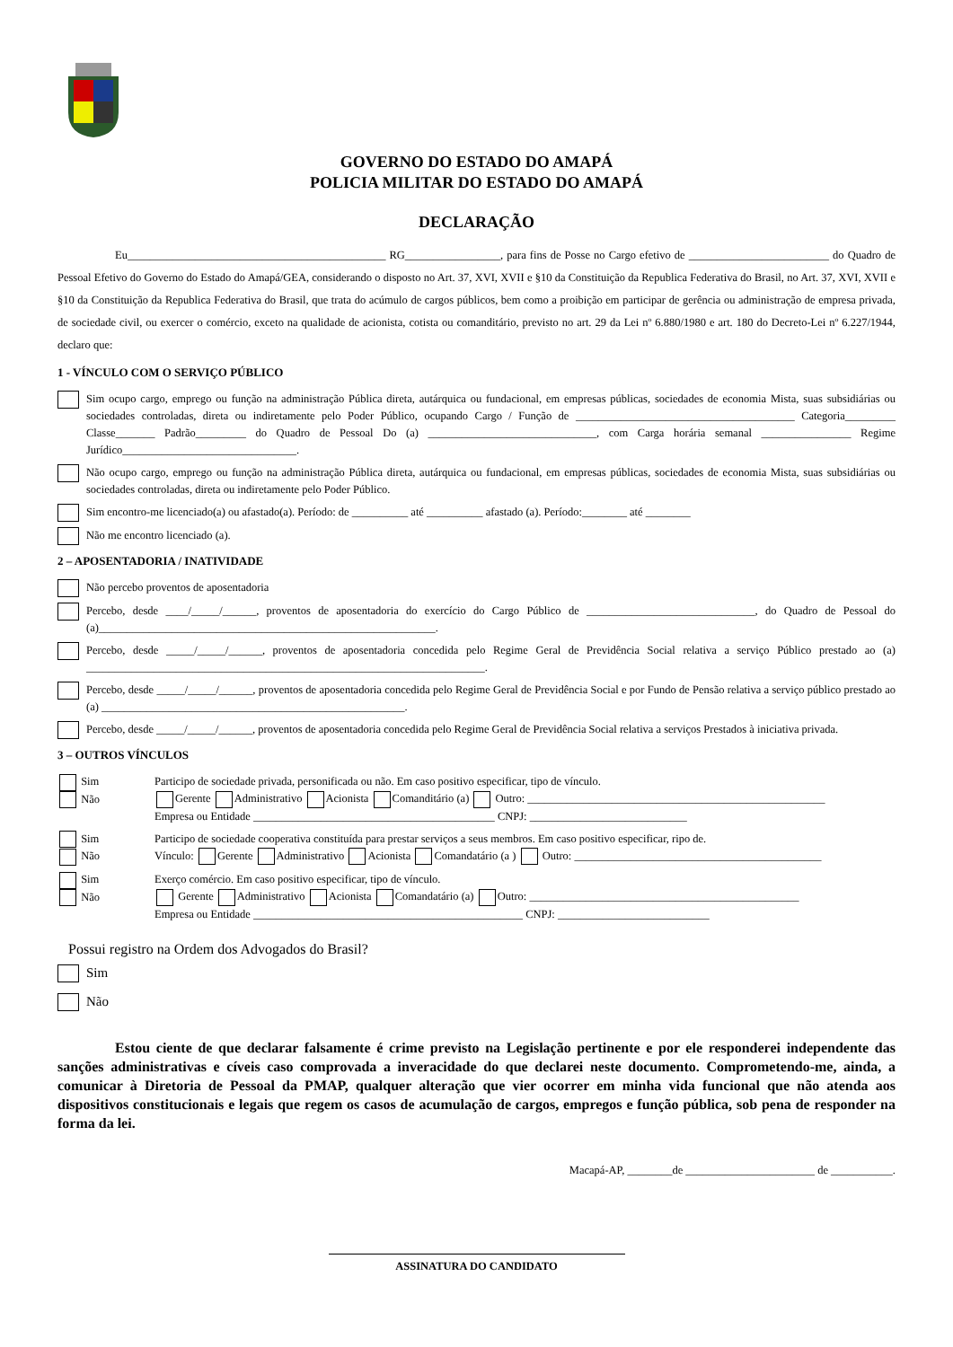GOVERNO DO ESTADO DO AMAPÁ
POLICIA MILITAR DO ESTADO DO AMAPÁ
DECLARAÇÃO
Eu______________________________________________ RG_________________, para fins de Posse no Cargo efetivo de _________________________ do Quadro de Pessoal Efetivo do Governo do Estado do Amapá/GEA, considerando o disposto no Art. 37, XVI, XVII e §10 da Constituição da Republica Federativa do Brasil, no Art. 37, XVI, XVII e §10 da Constituição da Republica Federativa do Brasil, que trata do acúmulo de cargos públicos, bem como a proibição em participar de gerência ou administração de empresa privada, de sociedade civil, ou exercer o comércio, exceto na qualidade de acionista, cotista ou comanditário, previsto no art. 29 da Lei nº 6.880/1980 e art. 180 do Decreto-Lei nº 6.227/1944, declaro que:
1 - VÍNCULO COM O SERVIÇO PÚBLICO
Sim ocupo cargo, emprego ou função na administração Pública direta, autárquica ou fundacional, em empresas públicas, sociedades de economia Mista, suas subsidiárias ou sociedades controladas, direta ou indiretamente pelo Poder Público, ocupando Cargo / Função de _______________________________________ Categoria_________ Classe_______ Padrão_________ do Quadro de Pessoal Do (a) ______________________________, com Carga horária semanal ________________ Regime Jurídico_______________________________.
Não ocupo cargo, emprego ou função na administração Pública direta, autárquica ou fundacional, em empresas públicas, sociedades de economia Mista, suas subsidiárias ou sociedades controladas, direta ou indiretamente pelo Poder Público.
Sim encontro-me licenciado(a) ou afastado(a). Período: de __________ até __________ afastado (a). Período:________ até ________
Não me encontro licenciado (a).
2 – APOSENTADORIA / INATIVIDADE
Não percebo proventos de aposentadoria
Percebo, desde ____/_____/______, proventos de aposentadoria do exercício do Cargo Público de ______________________________, do Quadro de Pessoal do (a)____________________________________________________________.
Percebo, desde _____/_____/______, proventos de aposentadoria concedida pelo Regime Geral de Previdência Social relativa a serviço Público prestado ao (a) _______________________________________________________________________.
Percebo, desde _____/_____/______, proventos de aposentadoria concedida pelo Regime Geral de Previdência Social e por Fundo de Pensão relativa a serviço público prestado ao (a) ______________________________________________________.
Percebo, desde _____/_____/______, proventos de aposentadoria concedida pelo Regime Geral de Previdência Social relativa a serviços Prestados à iniciativa privada.
3 – OUTROS VÍNCULOS
Sim
Não Participo de sociedade privada, personificada ou não. Em caso positivo especificar, tipo de vínculo.
Gerente Administrativo Acionista Comanditário (a) Outro: _____________________________________________________
Empresa ou Entidade ___________________________________________ CNPJ: ____________________________
Sim
Não Participo de sociedade cooperativa constituída para prestar serviços a seus membros. Em caso positivo especificar, ripo de.
Vínculo: Gerente Administrativo Acionista Comandatário (a ) Outro: ____________________________________________
Sim
Não Exerço comércio. Em caso positivo especificar, tipo de vínculo.
Gerente Administrativo Acionista Comandatário (a) Outro: ________________________________________________
Empresa ou Entidade ________________________________________________ CNPJ: ___________________________
Possui registro na Ordem dos Advogados do Brasil?
Sim
Não
Estou ciente de que declarar falsamente é crime previsto na Legislação pertinente e por ele responderei independente das sanções administrativas e cíveis caso comprovada a inveracidade do que declarei neste documento. Comprometendo-me, ainda, a comunicar à Diretoria de Pessoal da PMAP, qualquer alteração que vier ocorrer em minha vida funcional que não atenda aos dispositivos constitucionais e legais que regem os casos de acumulação de cargos, empregos e função pública, sob pena de responder na forma da lei.
Macapá-AP, ________de _______________________ de ___________.
ASSINATURA DO CANDIDATO